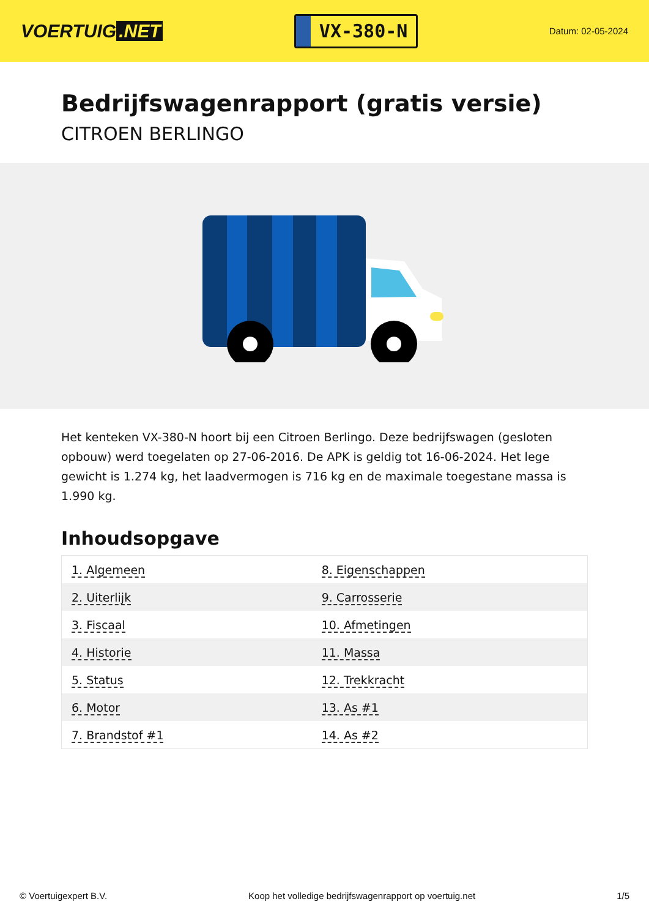VOERTUIG.NET
VX-380-N
Datum: 02-05-2024
Bedrijfswagenrapport (gratis versie)
CITROEN BERLINGO
Het kenteken VX-380-N hoort bij een Citroen Berlingo. Deze bedrijfswagen (gesloten opbouw) werd toegelaten op 27-06-2016. De APK is geldig tot 16-06-2024. Het lege gewicht is 1.274 kg, het laadvermogen is 716 kg en de maximale toegestane massa is 1.990 kg.
Inhoudsopgave
| 1. Algemeen | 8. Eigenschappen |
| 2. Uiterlijk | 9. Carrosserie |
| 3. Fiscaal | 10. Afmetingen |
| 4. Historie | 11. Massa |
| 5. Status | 12. Trekkracht |
| 6. Motor | 13. As #1 |
| 7. Brandstof #1 | 14. As #2 |
© Voertuigexpert B.V. Koop het volledige bedrijfswagenrapport op voertuig.net 1/5